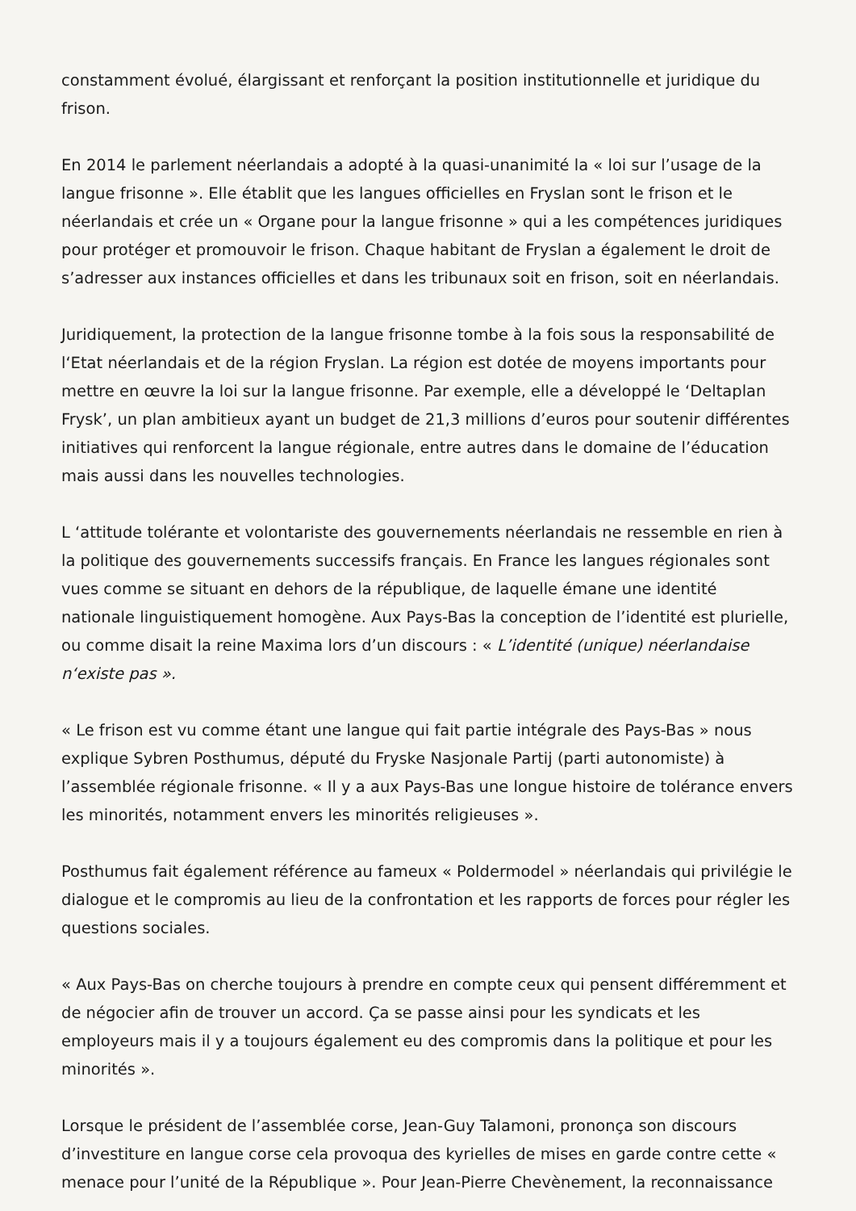constamment évolué, élargissant et renforçant la position institutionnelle et juridique du frison.
En 2014 le parlement néerlandais a adopté à la quasi-unanimité la « loi sur l’usage de la langue frisonne ». Elle établit que les langues officielles en Fryslan sont le frison et le néerlandais et crée un « Organe pour la langue frisonne » qui a les compétences juridiques pour protéger et promouvoir le frison. Chaque habitant de Fryslan a également le droit de s’adresser aux instances officielles et dans les tribunaux soit en frison, soit en néerlandais.
Juridiquement, la protection de la langue frisonne tombe à la fois sous la responsabilité de l‘Etat néerlandais et de la région Fryslan. La région est dotée de moyens importants pour mettre en œuvre la loi sur la langue frisonne. Par exemple, elle a développé le ‘Deltaplan Frysk’, un plan ambitieux ayant un budget de 21,3 millions d’euros pour soutenir différentes initiatives qui renforcent la langue régionale, entre autres dans le domaine de l’éducation mais aussi dans les nouvelles technologies.
L ‘attitude tolérante et volontariste des gouvernements néerlandais ne ressemble en rien à la politique des gouvernements successifs français. En France les langues régionales sont vues comme se situant en dehors de la république, de laquelle émane une identité nationale linguistiquement homogène. Aux Pays-Bas la conception de l’identité est plurielle, ou comme disait la reine Maxima lors d’un discours : « L’identité (unique) néerlandaise n‘existe pas ».
« Le frison est vu comme étant une langue qui fait partie intégrale des Pays-Bas » nous explique Sybren Posthumus, député du Fryske Nasjonale Partij (parti autonomiste) à l’assemblée régionale frisonne. « Il y a aux Pays-Bas une longue histoire de tolérance envers les minorités, notamment envers les minorités religieuses ».
Posthumus fait également référence au fameux « Poldermodel » néerlandais qui privilégie le dialogue et le compromis au lieu de la confrontation et les rapports de forces pour régler les questions sociales.
« Aux Pays-Bas on cherche toujours à prendre en compte ceux qui pensent différemment et de négocier afin de trouver un accord. Ça se passe ainsi pour les syndicats et les employeurs mais il y a toujours également eu des compromis dans la politique et pour les minorités ».
Lorsque le président de l’assemblée corse, Jean-Guy Talamoni, prononça son discours d’investiture en langue corse cela provoqua des kyrielles de mises en garde contre cette « menace pour l’unité de la République ». Pour Jean-Pierre Chevènement, la reconnaissance